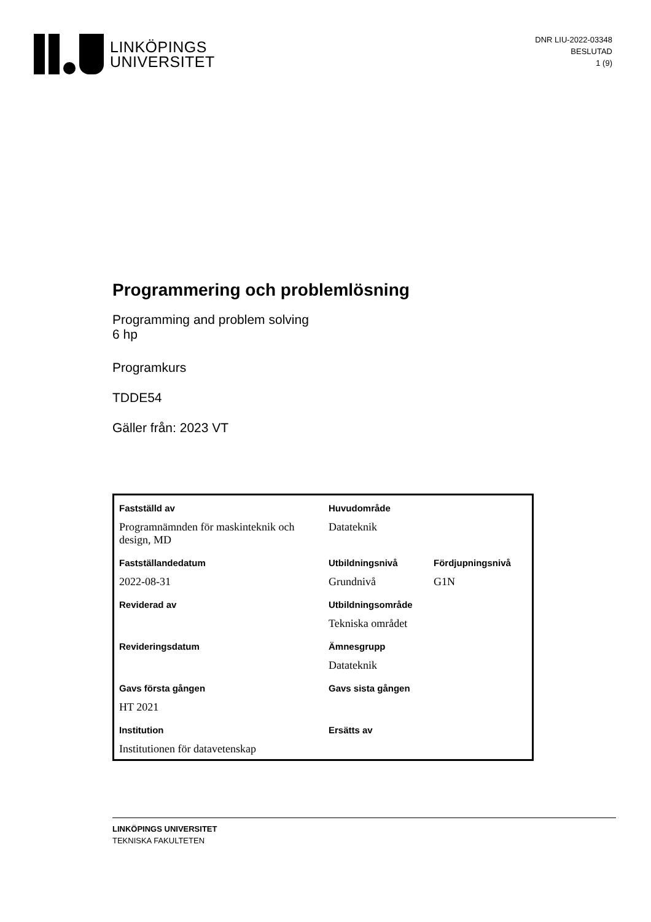LINKÖPINGS
UNIVERSITET
DNR LIU-2022-03348
BESLUTAD
1 (9)
Programmering och problemlösning
Programming and problem solving
6 hp
Programkurs
TDDE54
Gäller från: 2023 VT
| Fastställd av | Huvudområde | |
| Programnämnden för maskinteknik och design, MD | Datateknik | |
| Fastställandedatum | Utbildningsnivå | Fördjupningsnivå |
| 2022-08-31 | Grundnivå | G1N |
| Reviderad av | Utbildningsområde | |
| | Tekniska området | |
| Revideringsdatum | Ämnesgrupp | |
| | Datateknik | |
| Gavs första gången | Gavs sista gången | |
| HT 2021 | | |
| Institution | Ersätts av | |
| Institutionen för datavetenskap | | |
LINKÖPINGS UNIVERSITET
TEKNISKA FAKULTETEN